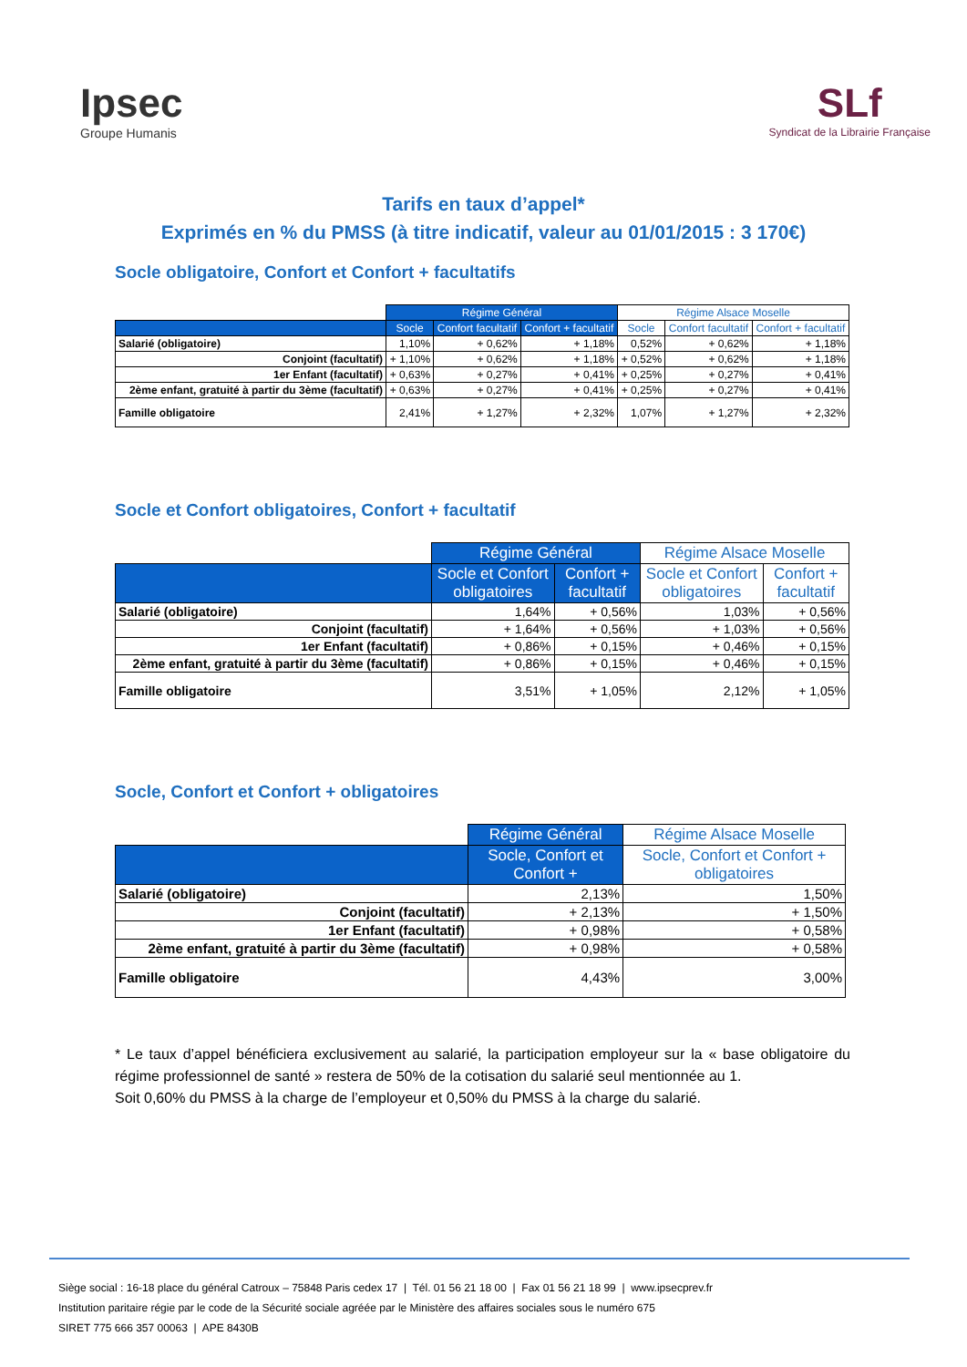Ipsec
Groupe Humanis
SLf
Syndicat de la Librairie Française
Tarifs en taux d’appel*
Exprimés en % du PMSS (à titre indicatif, valeur au 01/01/2015 : 3 170€)
Socle obligatoire, Confort et Confort + facultatifs
| | Régime Général | | | Régime Alsace Moselle | | |
| --- | --- | --- | --- | --- | --- | --- |
| | Socle | Confort facultatif | Confort + facultatif | Socle | Confort facultatif | Confort + facultatif |
| Salarié (obligatoire) | 1,10% | + 0,62% | + 1,18% | 0,52% | + 0,62% | + 1,18% |
| Conjoint (facultatif) | + 1,10% | + 0,62% | + 1,18% | + 0,52% | + 0,62% | + 1,18% |
| 1er Enfant (facultatif) | + 0,63% | + 0,27% | + 0,41% | + 0,25% | + 0,27% | + 0,41% |
| 2ème enfant, gratuité à partir du 3ème (facultatif) | + 0,63% | + 0,27% | + 0,41% | + 0,25% | + 0,27% | + 0,41% |
| Famille obligatoire | 2,41% | + 1,27% | + 2,32% | 1,07% | + 1,27% | + 2,32% |
Socle et Confort obligatoires, Confort + facultatif
| | Régime Général | | Régime Alsace Moselle | |
| --- | --- | --- | --- | --- |
| | Socle et Confort obligatoires | Confort + facultatif | Socle et Confort obligatoires | Confort + facultatif |
| Salarié (obligatoire) | 1,64% | + 0,56% | 1,03% | + 0,56% |
| Conjoint (facultatif) | + 1,64% | + 0,56% | + 1,03% | + 0,56% |
| 1er Enfant (facultatif) | + 0,86% | + 0,15% | + 0,46% | + 0,15% |
| 2ème enfant, gratuité à partir du 3ème (facultatif) | + 0,86% | + 0,15% | + 0,46% | + 0,15% |
| Famille obligatoire | 3,51% | + 1,05% | 2,12% | + 1,05% |
Socle, Confort et Confort + obligatoires
| | Régime Général | Régime Alsace Moselle |
| --- | --- | --- |
| | Socle, Confort et Confort + | Socle, Confort et Confort + obligatoires |
| Salarié (obligatoire) | 2,13% | 1,50% |
| Conjoint (facultatif) | + 2,13% | + 1,50% |
| 1er Enfant (facultatif) | + 0,98% | + 0,58% |
| 2ème enfant, gratuité à partir du 3ème (facultatif) | + 0,98% | + 0,58% |
| Famille obligatoire | 4,43% | 3,00% |
* Le taux d’appel bénéficiera exclusivement au salarié, la participation employeur sur la « base obligatoire du régime professionnel de santé » restera de 50% de la cotisation du salarié seul mentionnée au 1.
Soit 0,60% du PMSS à la charge de l’employeur et 0,50% du PMSS à la charge du salarié.
Siège social : 16-18 place du général Catroux – 75848 Paris cedex 17 | Tél. 01 56 21 18 00 | Fax 01 56 21 18 99 | www.ipsecprev.fr
Institution paritaire régie par le code de la Sécurité sociale agréée par le Ministère des affaires sociales sous le numéro 675
SIRET 775 666 357 00063 | APE 8430B